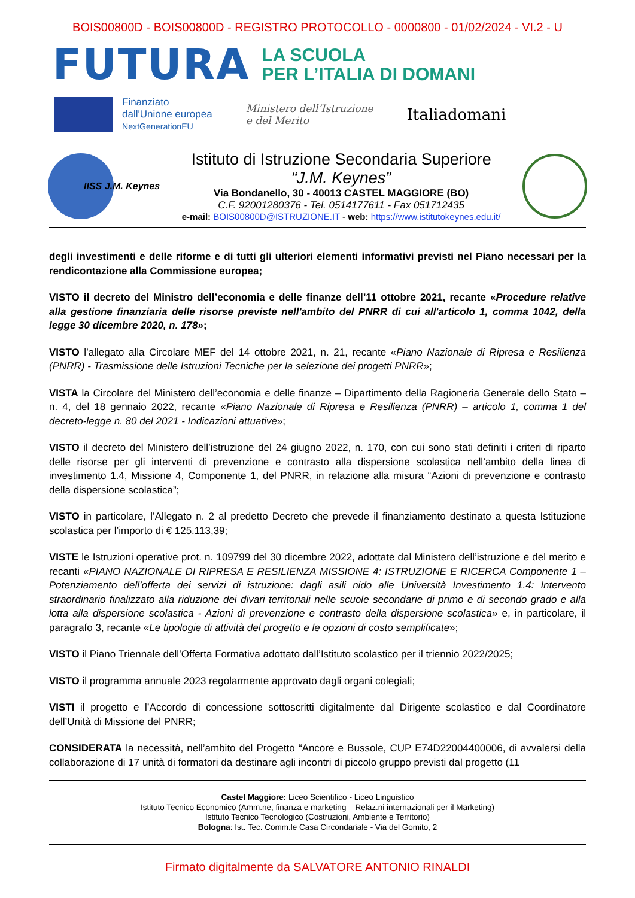BOIS00800D - BOIS00800D - REGISTRO PROTOCOLLO - 0000800 - 01/02/2024 - VI.2 - U
FUTURA
LA SCUOLA
PER L’ITALIA DI DOMANI
Finanziato
dall'Unione europea
NextGenerationEU
Ministero dell’Istruzione
e del Merito
Italiadomani
IISS J.M. Keynes
Istituto di Istruzione Secondaria Superiore
“J.M. Keynes”
Via Bondanello, 30 - 40013 CASTEL MAGGIORE (BO)
C.F. 92001280376 - Tel. 0514177611 - Fax 051712435
e-mail: BOIS00800D@ISTRUZIONE.IT - web: https://www.istitutokeynes.edu.it/
degli investimenti e delle riforme e di tutti gli ulteriori elementi informativi previsti nel Piano necessari per la rendicontazione alla Commissione europea;
VISTO il decreto del Ministro dell’economia e delle finanze dell’11 ottobre 2021, recante «Procedure relative alla gestione finanziaria delle risorse previste nell'ambito del PNRR di cui all'articolo 1, comma 1042, della legge 30 dicembre 2020, n. 178»;
VISTO l’allegato alla Circolare MEF del 14 ottobre 2021, n. 21, recante «Piano Nazionale di Ripresa e Resilienza (PNRR) - Trasmissione delle Istruzioni Tecniche per la selezione dei progetti PNRR»;
VISTA la Circolare del Ministero dell’economia e delle finanze – Dipartimento della Ragioneria Generale dello Stato – n. 4, del 18 gennaio 2022, recante «Piano Nazionale di Ripresa e Resilienza (PNRR) – articolo 1, comma 1 del decreto-legge n. 80 del 2021 - Indicazioni attuative»;
VISTO il decreto del Ministero dell’istruzione del 24 giugno 2022, n. 170, con cui sono stati definiti i criteri di riparto delle risorse per gli interventi di prevenzione e contrasto alla dispersione scolastica nell’ambito della linea di investimento 1.4, Missione 4, Componente 1, del PNRR, in relazione alla misura “Azioni di prevenzione e contrasto della dispersione scolastica”;
VISTO in particolare, l’Allegato n. 2 al predetto Decreto che prevede il finanziamento destinato a questa Istituzione scolastica per l’importo di € 125.113,39;
VISTE le Istruzioni operative prot. n. 109799 del 30 dicembre 2022, adottate dal Ministero dell’istruzione e del merito e recanti «PIANO NAZIONALE DI RIPRESA E RESILIENZA MISSIONE 4: ISTRUZIONE E RICERCA Componente 1 – Potenziamento dell’offerta dei servizi di istruzione: dagli asili nido alle Università Investimento 1.4: Intervento straordinario finalizzato alla riduzione dei divari territoriali nelle scuole secondarie di primo e di secondo grado e alla lotta alla dispersione scolastica - Azioni di prevenzione e contrasto della dispersione scolastica» e, in particolare, il paragrafo 3, recante «Le tipologie di attività del progetto e le opzioni di costo semplificate»;
VISTO il Piano Triennale dell’Offerta Formativa adottato dall’Istituto scolastico per il triennio 2022/2025;
VISTO il programma annuale 2023 regolarmente approvato dagli organi colegiali;
VISTI il progetto e l’Accordo di concessione sottoscritti digitalmente dal Dirigente scolastico e dal Coordinatore dell’Unità di Missione del PNRR;
CONSIDERATA la necessità, nell’ambito del Progetto “Ancore e Bussole, CUP E74D22004400006, di avvalersi della collaborazione di 17 unità di formatori da destinare agli incontri di piccolo gruppo previsti dal progetto (11
Castel Maggiore: Liceo Scientifico - Liceo Linguistico
Istituto Tecnico Economico (Amm.ne, finanza e marketing – Relaz.ni internazionali per il Marketing)
Istituto Tecnico Tecnologico (Costruzioni, Ambiente e Territorio)
Bologna: Ist. Tec. Comm.le Casa Circondariale - Via del Gomito, 2
Firmato digitalmente da SALVATORE ANTONIO RINALDI